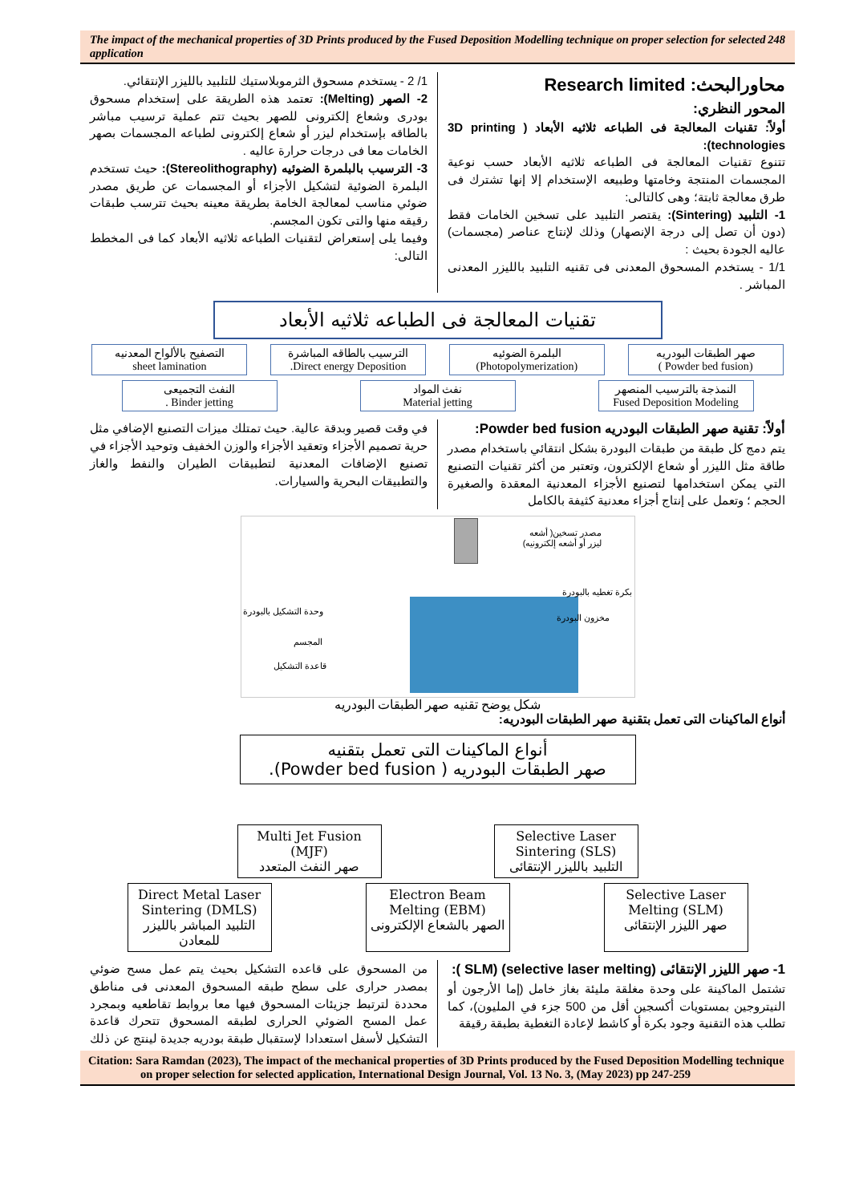The impact of the mechanical properties of 3D Prints produced by the Fused Deposition Modelling technique on proper selection for selected application 248
محاورالبحث: Research limited
المحور النظري:
أولاً: تقنيات المعالجة فى الطباعه ثلاثيه الأبعاد ( 3D printing technologies):
تتنوع تقنيات المعالجة فى الطباعه ثلاثيه الأبعاد حسب نوعية المجسمات المنتجة وخامتها وطبيعه الإستخدام إلا إنها تشترك فى طرق معالجة ثابتة؛ وهى كالتالى:
1- التلبيد (Sintering): يقتصر التلبيد على تسخين الخامات فقط (دون أن تصل إلى درجة الإنصهار) وذلك لإنتاج عناصر (مجسمات) عاليه الجودة بحيث :
1/1 - يستخدم المسحوق المعدنى فى تقنيه التلبيد بالليزر المعدنى المباشر .
1/ 2 - يستخدم مسحوق الثرموبلاستيك للتلبيد بالليزر الإنتقائي.
2- الصهر (Melting): تعتمد هذه الطريقة على إستخدام مسحوق بودرى وشعاع إلكترونى للصهر بحيث تتم عملية ترسيب مباشر بالطاقه بإستخدام ليزر أو شعاع إلكترونى لطباعه المجسمات بصهر الخامات معا فى درجات حرارة عاليه .
3- الترسيب بالبلمرة الضوئيه (Stereolithography): حيث تستخدم البلمرة الضوئية لتشكيل الأجزاء أو المجسمات عن طريق مصدر ضوئي مناسب لمعالجة الخامة بطريقة معينه بحيث تترسب طبقات رقيقه منها والتى تكون المجسم.
وفيما يلى إستعراض لتقنيات الطباعه ثلاثيه الأبعاد كما فى المخطط التالى:
تقنيات المعالجة فى الطباعه ثلاثيه الأبعاد
صهر الطبقات البودريه
(Powder bed fusion )
البلمرة الضوئيه
(Photopolymerization)
الترسيب بالطاقه المباشرة
Direct energy Deposition.
التصفيح بالألواح المعدنيه
sheet lamination
النمذجة بالترسيب المنصهر
Fused Deposition Modeling
نفث المواد
Material jetting
النفث التجميعى
Binder jetting .
أولاً: تقنية صهر الطبقات البودريه Powder bed fusion:
يتم دمج كل طبقة من طبقات البودرة بشكل انتقائي باستخدام مصدر طاقة مثل الليزر أو شعاع الإلكترون، وتعتبر من أكثر تقنيات التصنيع التي يمكن استخدامها لتصنيع الأجزاء المعدنية المعقدة والصغيرة الحجم ؛ وتعمل على إنتاج أجزاء معدنية كثيفة بالكامل
في وقت قصير وبدقة عالية. حيث تمتلك ميزات التصنيع الإضافي مثل حرية تصميم الأجزاء وتعقيد الأجزاء والوزن الخفيف وتوحيد الأجزاء في تصنيع الإضافات المعدنية لتطبيقات الطيران والنفط والغاز والتطبيقات البحرية والسيارات.
مصدر تسخين( أشعه
ليزر أو أشعه إلكترونيه)
بكرة تغطيه بالبودرة
مخزون البودرة
وحدة التشكيل بالبودرة
المجسم
قاعدة التشكيل
شكل يوضح تقنيه صهر الطبقات البودريه
أنواع الماكينات التى تعمل بتقنية صهر الطبقات البودريه:
أنواع الماكينات التى تعمل بتقنيه
صهر الطبقات البودريه ( Powder bed fusion).
Selective Laser Sintering (SLS)
التلبيد بالليزر الإنتقائى
Multi Jet Fusion (MJF)
صهر النفث المتعدد
Selective Laser Melting (SLM)
صهر الليزر الإنتقائى
Electron Beam Melting (EBM)
الصهر بالشعاع الإلكترونى
Direct Metal Laser Sintering (DMLS)
التلبيد المباشر بالليزر للمعادن
1- صهر الليزر الإنتقائى (selective laser melting) (SLM ):
تشتمل الماكينة على وحدة مغلقة مليئة بغاز خامل (إما الأرجون أو النيتروجين بمستويات أكسجين أقل من 500 جزء في المليون)، كما تطلب هذه التقنية وجود بكرة أو كاشط لإعادة التغطية بطبقة رقيقة
من المسحوق على قاعده التشكيل بحيث يتم عمل مسح ضوئي بمصدر حرارى على سطح طبقه المسحوق المعدنى فى مناطق محددة لترتبط جزيئات المسحوق فيها معا بروابط تقاطعيه وبمجرد عمل المسح الضوئي الحرارى لطبقه المسحوق تتحرك قاعدة التشكيل لأسفل استعدادا لإستقبال طبقة بودريه جديدة لينتج عن ذلك
Citation: Sara Ramdan (2023), The impact of the mechanical properties of 3D Prints produced by the Fused Deposition Modelling technique on proper selection for selected application, International Design Journal, Vol. 13 No. 3, (May 2023) pp 247-259